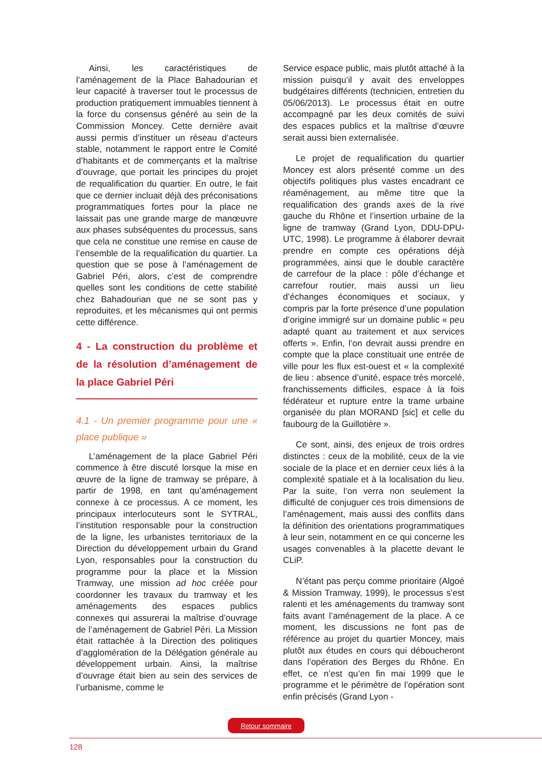Ainsi, les caractéristiques de l’aménagement de la Place Bahadourian et leur capacité à traverser tout le processus de production pratiquement immuables tiennent à la force du consensus généré au sein de la Commission Moncey. Cette dernière avait aussi permis d’instituer un réseau d’acteurs stable, notamment le rapport entre le Comité d’habitants et de commerçants et la maîtrise d’ouvrage, que portait les principes du projet de requalification du quartier. En outre, le fait que ce dernier incluait déjà des préconisations programmatiques fortes pour la place ne laissait pas une grande marge de manœuvre aux phases subséquentes du processus, sans que cela ne constitue une remise en cause de l’ensemble de la requalification du quartier. La question que se pose à l’aménagement de Gabriel Péri, alors, c’est de comprendre quelles sont les conditions de cette stabilité chez Bahadourian que ne se sont pas y reproduites, et les mécanismes qui ont permis cette différence.
4 - La construction du problème et de la résolution d’aménagement de la place Gabriel Péri
4.1 - Un premier programme pour une « place publique »
L’aménagement de la place Gabriel Péri commence à être discuté lorsque la mise en œuvre de la ligne de tramway se prépare, à partir de 1998, en tant qu’aménagement connexe à ce processus. A ce moment, les principaux interlocuteurs sont le SYTRAL, l’institution responsable pour la construction de la ligne, les urbanistes territoriaux de la Direction du développement urbain du Grand Lyon, responsables pour la construction du programme pour la place et la Mission Tramway, une mission ad hoc créée pour coordonner les travaux du tramway et les aménagements des espaces publics connexes qui assurerai la maîtrise d’ouvrage de l’aménagement de Gabriel Péri. La Mission était rattachée à la Direction des politiques d’agglomération de la Délégation générale au développement urbain. Ainsi, la maîtrise d’ouvrage était bien au sein des services de l’urbanisme, comme le
Service espace public, mais plutôt attaché à la mission puisqu’il y avait des enveloppes budgétaires différents (technicien, entretien du 05/06/2013). Le processus était en outre accompagné par les deux comités de suivi des espaces publics et la maîtrise d’œuvre serait aussi bien externalisée.
Le projet de requalification du quartier Moncey est alors présenté comme un des objectifs politiques plus vastes encadrant ce réaménagement, au même titre que la requalification des grands axes de la rive gauche du Rhône et l’insertion urbaine de la ligne de tramway (Grand Lyon, DDU-DPU-UTC, 1998). Le programme à élaborer devrait prendre en compte ces opérations déjà programmées, ainsi que le double caractère de carrefour de la place : pôle d’échange et carrefour routier, mais aussi un lieu d’échanges économiques et sociaux, y compris par la forte présence d’une population d’origine immigré sur un domaine public « peu adapté quant au traitement et aux services offerts ». Enfin, l’on devrait aussi prendre en compte que la place constituait une entrée de ville pour les flux est-ouest et « la complexité de lieu : absence d’unité, espace très morcelé, franchissements difficiles, espace à la fois fédérateur et rupture entre la trame urbaine organisée du plan MORAND [sic] et celle du faubourg de la Guillotière ».
Ce sont, ainsi, des enjeux de trois ordres distinctes : ceux de la mobilité, ceux de la vie sociale de la place et en dernier ceux liés à la complexité spatiale et à la localisation du lieu. Par la suite, l’on verra non seulement la difficulté de conjuguer ces trois dimensions de l’aménagement, mais aussi des conflits dans la définition des orientations programmatiques à leur sein, notamment en ce qui concerne les usages convenables à la placette devant le CLiP.
N’étant pas perçu comme prioritaire (Algoé & Mission Tramway, 1999), le processus s’est ralenti et les aménagements du tramway sont faits avant l’aménagement de la place. A ce moment, les discussions ne font pas de référence au projet du quartier Moncey, mais plutôt aux études en cours qui déboucheront dans l’opération des Berges du Rhône. En effet, ce n’est qu’en fin mai 1999 que le programme et le périmètre de l’opération sont enfin précisés (Grand Lyon -
Retour sommaire
128